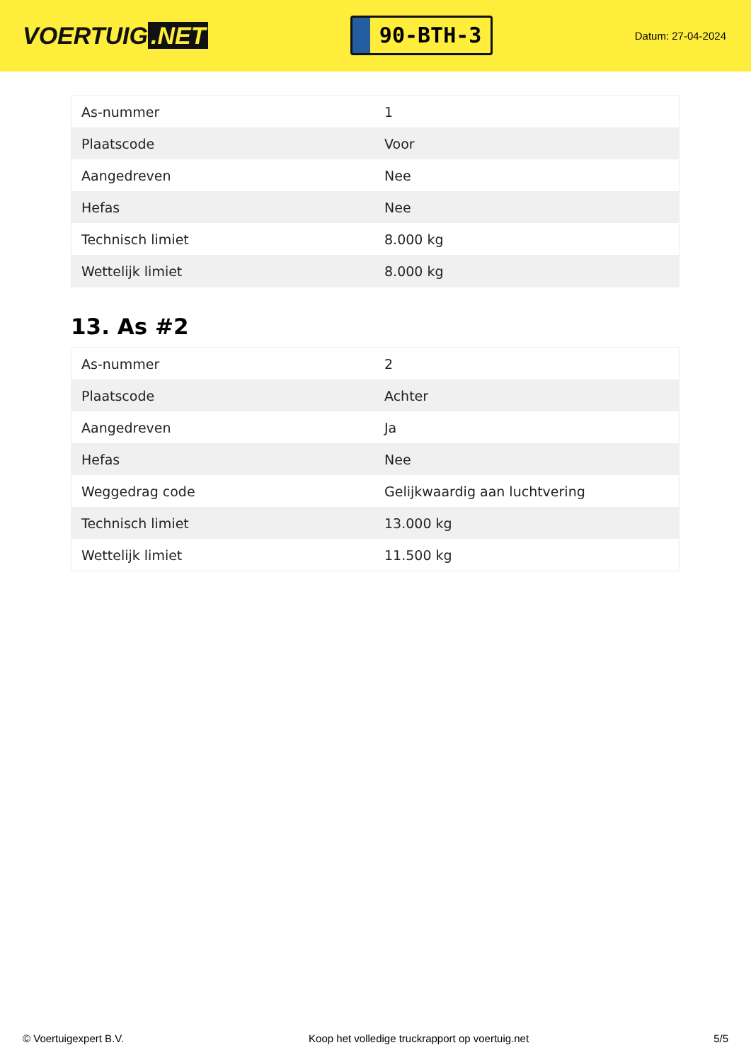VOERTUIG.NET
90-BTH-3
Datum: 27-04-2024
| As-nummer | 1 |
| Plaatscode | Voor |
| Aangedreven | Nee |
| Hefas | Nee |
| Technisch limiet | 8.000 kg |
| Wettelijk limiet | 8.000 kg |
13. As #2
| As-nummer | 2 |
| Plaatscode | Achter |
| Aangedreven | Ja |
| Hefas | Nee |
| Weggedrag code | Gelijkwaardig aan luchtvering |
| Technisch limiet | 13.000 kg |
| Wettelijk limiet | 11.500 kg |
© Voertuigexpert B.V. Koop het volledige truckrapport op voertuig.net 5/5